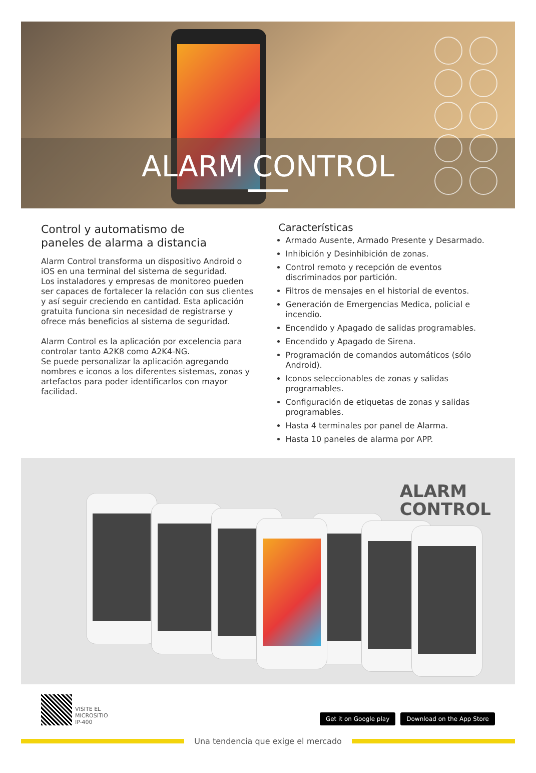ALARM CONTROL
Control y automatismo de
paneles de alarma a distancia
Alarm Control transforma un dispositivo Android o iOS en una terminal del sistema de seguridad.
Los instaladores y empresas de monitoreo pueden ser capaces de fortalecer la relación con sus clientes y así seguir creciendo en cantidad. Esta aplicación gratuita funciona sin necesidad de registrarse y ofrece más beneficios al sistema de seguridad.
Alarm Control es la aplicación por excelencia para controlar tanto A2K8 como A2K4-NG.
Se puede personalizar la aplicación agregando nombres e iconos a los diferentes sistemas, zonas y artefactos para poder identificarlos con mayor facilidad.
Características
Armado Ausente, Armado Presente y Desarmado.
Inhibición y Desinhibición de zonas.
Control remoto y recepción de eventos discriminados por partición.
Filtros de mensajes en el historial de eventos.
Generación de Emergencias Medica, policial e incendio.
Encendido y Apagado de salidas programables.
Encendido y Apagado de Sirena.
Programación de comandos automáticos (sólo Android).
Iconos seleccionables de zonas y salidas programables.
Configuración de etiquetas de zonas y salidas programables.
Hasta 4 terminales por panel de Alarma.
Hasta 10 paneles de alarma por APP.
ALARM
CONTROL
VISITE EL
MICROSITIO
IP-400
Get it on Google play Download on the App Store
Una tendencia que exige el mercado